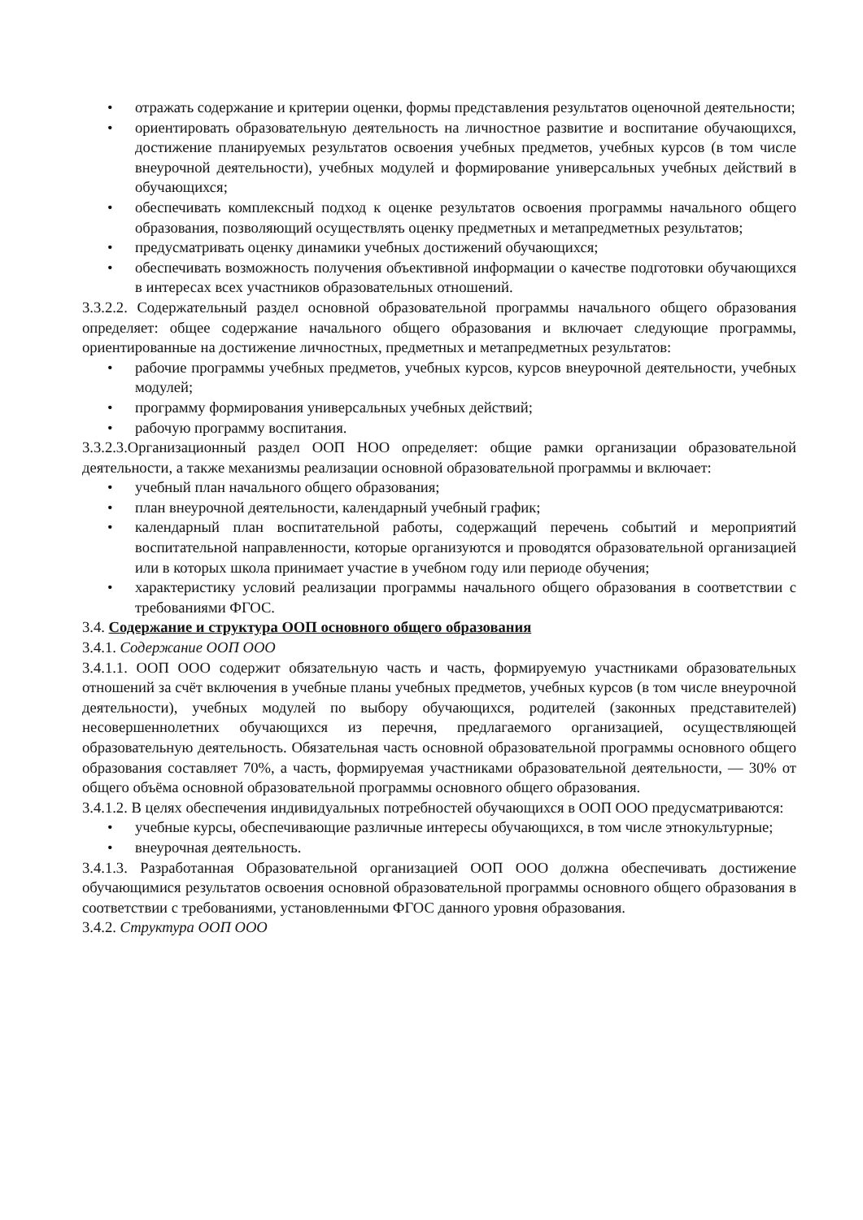• отражать содержание и критерии оценки, формы представления результатов оценочной деятельности;
• ориентировать образовательную деятельность на личностное развитие и воспитание обучающихся, достижение планируемых результатов освоения учебных предметов, учебных курсов (в том числе внеурочной деятельности), учебных модулей и формирование универсальных учебных действий в обучающихся;
• обеспечивать комплексный подход к оценке результатов освоения программы начального общего образования, позволяющий осуществлять оценку предметных и метапредметных результатов;
• предусматривать оценку динамики учебных достижений обучающихся;
• обеспечивать возможность получения объективной информации о качестве подготовки обучающихся в интересах всех участников образовательных отношений.
3.3.2.2. Содержательный раздел основной образовательной программы начального общего образования определяет: общее содержание начального общего образования и включает следующие программы, ориентированные на достижение личностных, предметных и метапредметных результатов:
• рабочие программы учебных предметов, учебных курсов, курсов внеурочной деятельности, учебных модулей;
• программу формирования универсальных учебных действий;
• рабочую программу воспитания.
3.3.2.3.Организационный раздел ООП НОО определяет: общие рамки организации образовательной деятельности, а также механизмы реализации основной образовательной программы и включает:
• учебный план начального общего образования;
• план внеурочной деятельности, календарный учебный график;
• календарный план воспитательной работы, содержащий перечень событий и мероприятий воспитательной направленности, которые организуются и проводятся образовательной организацией или в которых школа принимает участие в учебном году или периоде обучения;
• характеристику условий реализации программы начального общего образования в соответствии с требованиями ФГОС.
3.4. Содержание и структура ООП основного общего образования
3.4.1. Содержание ООП ООО
3.4.1.1. ООП ООО содержит обязательную часть и часть, формируемую участниками образовательных отношений за счёт включения в учебные планы учебных предметов, учебных курсов (в том числе внеурочной деятельности), учебных модулей по выбору обучающихся, родителей (законных представителей) несовершеннолетних обучающихся из перечня, предлагаемого организацией, осуществляющей образовательную деятельность. Обязательная часть основной образовательной программы основного общего образования составляет 70%, а часть, формируемая участниками образовательной деятельности, — 30% от общего объёма основной образовательной программы основного общего образования.
3.4.1.2. В целях обеспечения индивидуальных потребностей обучающихся в ООП ООО предусматриваются:
• учебные курсы, обеспечивающие различные интересы обучающихся, в том числе этнокультурные;
• внеурочная деятельность.
3.4.1.3. Разработанная Образовательной организацией ООП ООО должна обеспечивать достижение обучающимися результатов освоения основной образовательной программы основного общего образования в соответствии с требованиями, установленными ФГОС данного уровня образования.
3.4.2. Структура ООП ООО